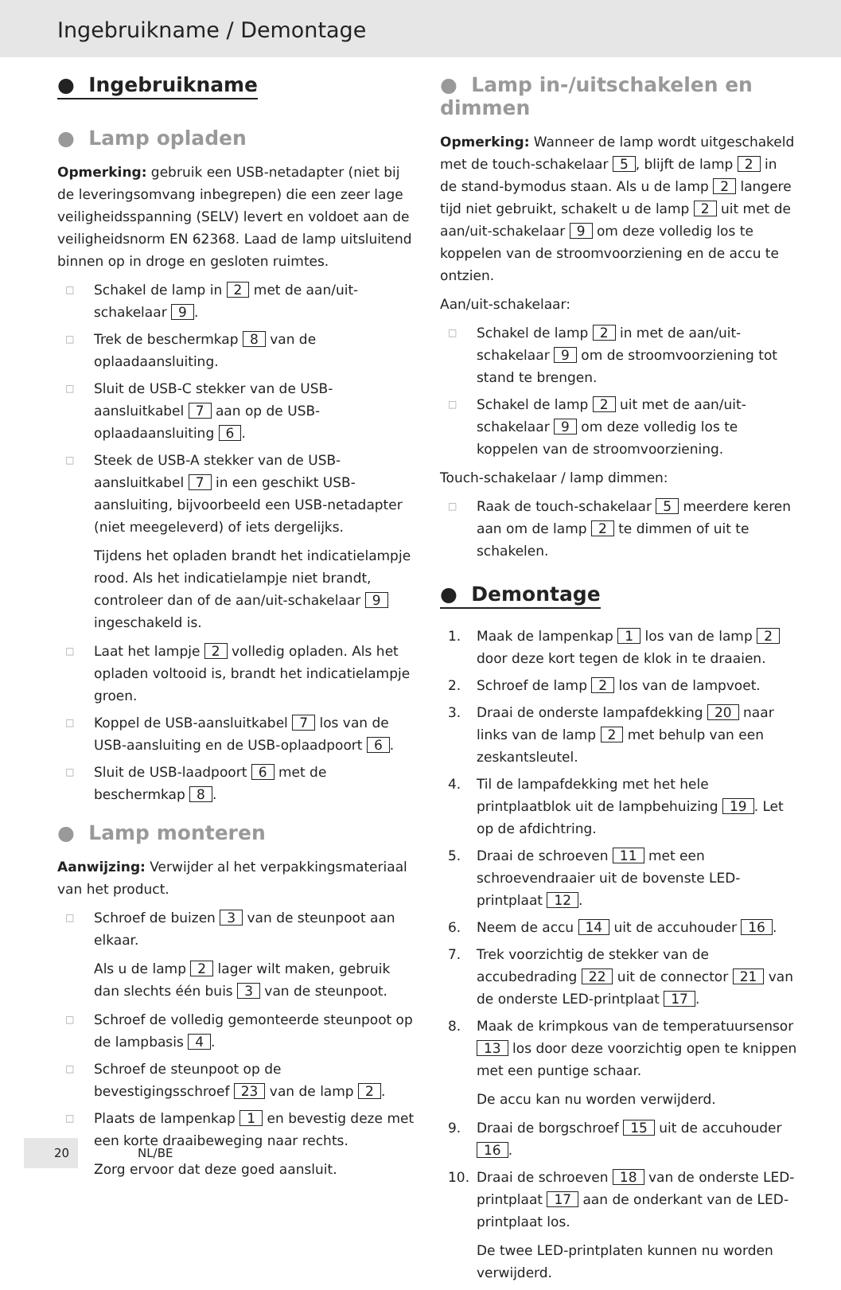Ingebruikname / Demontage
● Ingebruikname
● Lamp opladen
Opmerking: gebruik een USB-netadapter (niet bij de leveringsomvang inbegrepen) die een zeer lage veiligheidsspanning (SELV) levert en voldoet aan de veiligheidsnorm EN 62368. Laad de lamp uitsluitend binnen op in droge en gesloten ruimtes.
□ Schakel de lamp in 2 met de aan/uit-schakelaar 9.
□ Trek de beschermkap 8 van de oplaadaansluiting.
□ Sluit de USB-C stekker van de USB-aansluitkabel 7 aan op de USB-oplaadaansluiting 6.
□ Steek de USB-A stekker van de USB-aansluitkabel 7 in een geschikt USB-aansluiting, bijvoorbeeld een USB-netadapter (niet meegeleverd) of iets dergelijks.
Tijdens het opladen brandt het indicatielampje rood. Als het indicatielampje niet brandt, controleer dan of de aan/uit-schakelaar 9 ingeschakeld is.
□ Laat het lampje 2 volledig opladen. Als het opladen voltooid is, brandt het indicatielampje groen.
□ Koppel de USB-aansluitkabel 7 los van de USB-aansluiting en de USB-oplaadpoort 6.
□ Sluit de USB-laadpoort 6 met de beschermkap 8.
● Lamp monteren
Aanwijzing: Verwijder al het verpakkingsmateriaal van het product.
□ Schroef de buizen 3 van de steunpoot aan elkaar.
Als u de lamp 2 lager wilt maken, gebruik dan slechts één buis 3 van de steunpoot.
□ Schroef de volledig gemonteerde steunpoot op de lampbasis 4.
□ Schroef de steunpoot op de bevestigingsschroef 23 van de lamp 2.
□ Plaats de lampenkap 1 en bevestig deze met een korte draaibeweging naar rechts.
Zorg ervoor dat deze goed aansluit.
● Lamp in-/uitschakelen en dimmen
Opmerking: Wanneer de lamp wordt uitgeschakeld met de touch-schakelaar 5, blijft de lamp 2 in de stand-bymodus staan. Als u de lamp 2 langere tijd niet gebruikt, schakelt u de lamp 2 uit met de aan/uit-schakelaar 9 om deze volledig los te koppelen van de stroomvoorziening en de accu te ontzien.
Aan/uit-schakelaar:
□ Schakel de lamp 2 in met de aan/uit-schakelaar 9 om de stroomvoorziening tot stand te brengen.
□ Schakel de lamp 2 uit met de aan/uit-schakelaar 9 om deze volledig los te koppelen van de stroomvoorziening.
Touch-schakelaar / lamp dimmen:
□ Raak de touch-schakelaar 5 meerdere keren aan om de lamp 2 te dimmen of uit te schakelen.
● Demontage
1. Maak de lampenkap 1 los van de lamp 2 door deze kort tegen de klok in te draaien.
2. Schroef de lamp 2 los van de lampvoet.
3. Draai de onderste lampafdekking 20 naar links van de lamp 2 met behulp van een zeskantsleutel.
4. Til de lampafdekking met het hele printplaatblok uit de lampbehuizing 19. Let op de afdichtring.
5. Draai de schroeven 11 met een schroevendraaier uit de bovenste LED-printplaat 12.
6. Neem de accu 14 uit de accuhouder 16.
7. Trek voorzichtig de stekker van de accubedrading 22 uit de connector 21 van de onderste LED-printplaat 17.
8. Maak de krimpkous van de temperatuursensor 13 los door deze voorzichtig open te knippen met een puntige schaar.
De accu kan nu worden verwijderd.
9. Draai de borgschroef 15 uit de accuhouder 16.
10. Draai de schroeven 18 van de onderste LED-printplaat 17 aan de onderkant van de LED-printplaat los.
De twee LED-printplaten kunnen nu worden verwijderd.
20 NL/BE